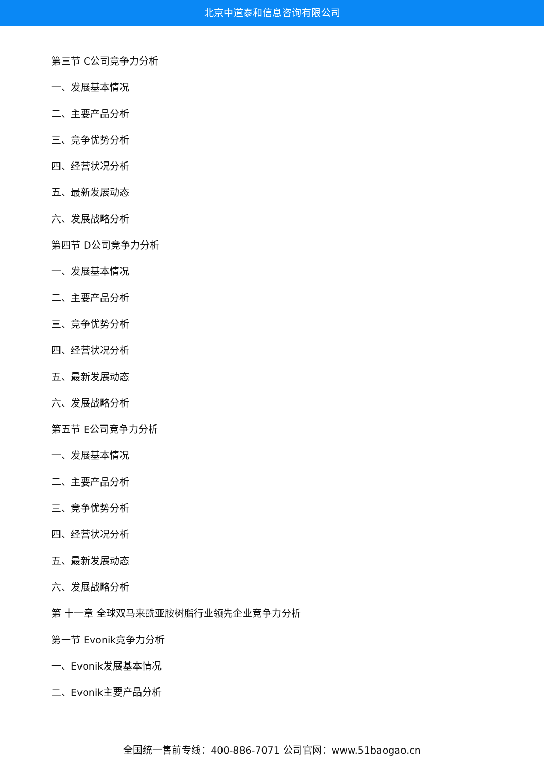北京中道泰和信息咨询有限公司
第三节 C公司竞争力分析
一、发展基本情况
二、主要产品分析
三、竞争优势分析
四、经营状况分析
五、最新发展动态
六、发展战略分析
第四节 D公司竞争力分析
一、发展基本情况
二、主要产品分析
三、竞争优势分析
四、经营状况分析
五、最新发展动态
六、发展战略分析
第五节 E公司竞争力分析
一、发展基本情况
二、主要产品分析
三、竞争优势分析
四、经营状况分析
五、最新发展动态
六、发展战略分析
第 十一章 全球双马来酰亚胺树脂行业领先企业竞争力分析
第一节 Evonik竞争力分析
一、Evonik发展基本情况
二、Evonik主要产品分析
全国统一售前专线：400-886-7071 公司官网：www.51baogao.cn